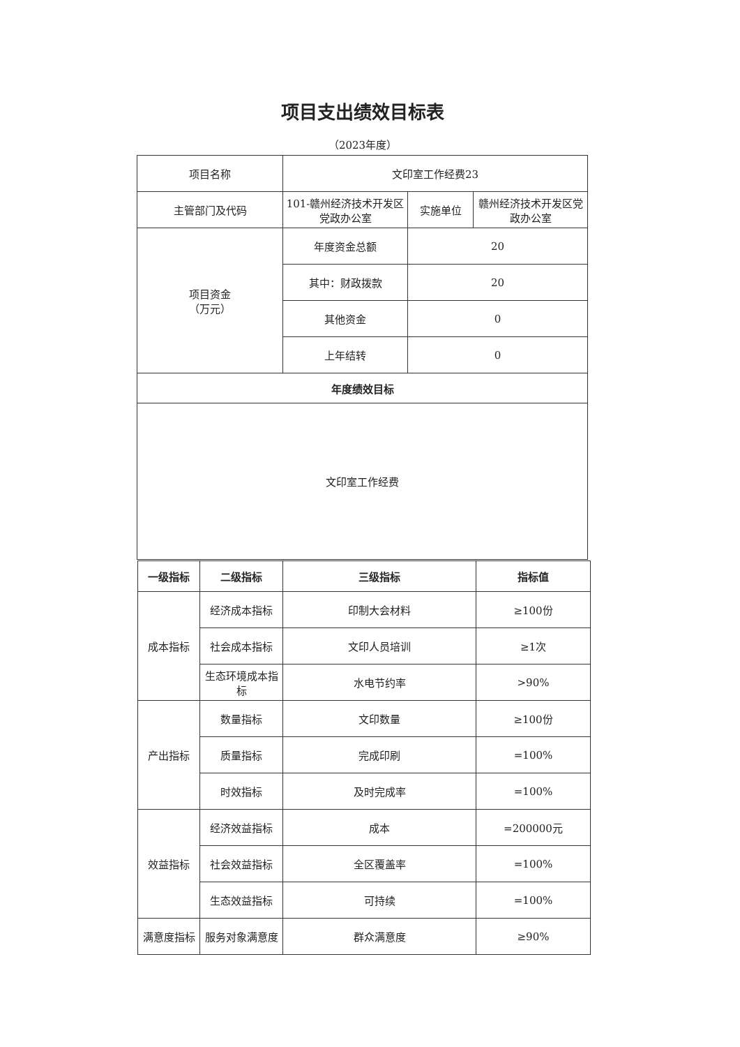项目支出绩效目标表
（2023年度）
| 项目名称 | 文印室工作经费23 | | |
| 主管部门及代码 | 101-赣州经济技术开发区党政办公室 | 实施单位 | 赣州经济技术开发区党政办公室 |
| 项目资金 （万元） | 年度资金总额 | 20 | |
| | 其中：财政拨款 | 20 | |
| | 其他资金 | 0 | |
| | 上年结转 | 0 | |
| 年度绩效目标 | | | |
| 文印室工作经费 | | | |
| 一级指标 | 二级指标 | 三级指标 | 指标值 |
| --- | --- | --- | --- |
| 成本指标 | 经济成本指标 | 印制大会材料 | ≥100份 |
| | 社会成本指标 | 文印人员培训 | ≥1次 |
| | 生态环境成本指标 | 水电节约率 | >90% |
| 产出指标 | 数量指标 | 文印数量 | ≥100份 |
| | 质量指标 | 完成印刷 | =100% |
| | 时效指标 | 及时完成率 | =100% |
| 效益指标 | 经济效益指标 | 成本 | =200000元 |
| | 社会效益指标 | 全区覆盖率 | =100% |
| | 生态效益指标 | 可持续 | =100% |
| 满意度指标 | 服务对象满意度 | 群众满意度 | ≥90% |